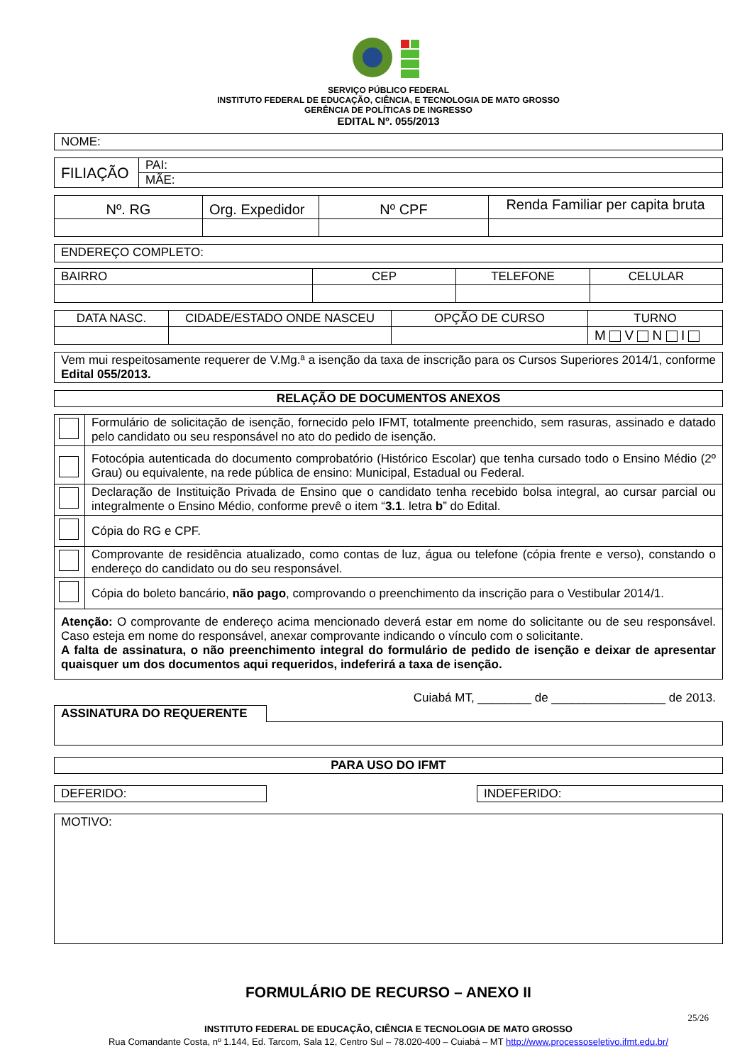SERVIÇO PÚBLICO FEDERAL
INSTITUTO FEDERAL DE EDUCAÇÃO, CIÊNCIA, E TECNOLOGIA DE MATO GROSSO
GERÊNCIA DE POLÍTICAS DE INGRESSO
EDITAL Nº. 055/2013
| NOME: |
| FILIAÇÃO | PAI: |
| | MÃE: |
| Nº. RG | Org. Expedidor | Nº CPF | Renda Familiar per capita bruta |
| ENDEREÇO COMPLETO: |
| BAIRRO | CEP | TELEFONE | CELULAR |
| DATA NASC. | CIDADE/ESTADO ONDE NASCEU | OPÇÃO DE CURSO | TURNO |
| | | | M V N I |
| Vem mui respeitosamente requerer de V.Mg.ª a isenção da taxa de inscrição para os Cursos Superiores 2014/1, conforme Edital 055/2013. |
| RELAÇÃO DE DOCUMENTOS ANEXOS |
| --- |
| | Formulário de solicitação de isenção, fornecido pelo IFMT, totalmente preenchido, sem rasuras, assinado e datado pelo candidato ou seu responsável no ato do pedido de isenção. |
| | Fotocópia autenticada do documento comprobatório (Histórico Escolar) que tenha cursado todo o Ensino Médio (2º Grau) ou equivalente, na rede pública de ensino: Municipal, Estadual ou Federal. |
| | Declaração de Instituição Privada de Ensino que o candidato tenha recebido bolsa integral, ao cursar parcial ou integralmente o Ensino Médio, conforme prevê o item “ 3.1 . letra b ” do Edital. |
| | Cópia do RG e CPF. |
| | Comprovante de residência atualizado, como contas de luz, água ou telefone (cópia frente e verso), constando o endereço do candidato ou do seu responsável. |
| | Cópia do boleto bancário, não pago , comprovando o preenchimento da inscrição para o Vestibular 2014/1. |
| Atenção: O comprovante de endereço acima mencionado deverá estar em nome do solicitante ou de seu responsável. Caso esteja em nome do responsável, anexar comprovante indicando o vínculo com o solicitante. A falta de assinatura, o não preenchimento integral do formulário de pedido de isenção e deixar de apresentar quaisquer um dos documentos aqui requeridos, indeferirá a taxa de isenção. | |
Cuiabá MT, ________ de _________________ de 2013.
| ASSINATURA DO REQUERENTE | |
| PARA USO DO IFMT |
| --- |
| DEFERIDO: |
| INDEFERIDO: |
| MOTIVO: |
FORMULÁRIO DE RECURSO – ANEXO II
25/26
INSTITUTO FEDERAL DE EDUCAÇÃO, CIÊNCIA E TECNOLOGIA DE MATO GROSSO
Rua Comandante Costa, nº 1.144, Ed. Tarcom, Sala 12, Centro Sul – 78.020-400 – Cuiabá – MT http://www.processoseletivo.ifmt.edu.br/